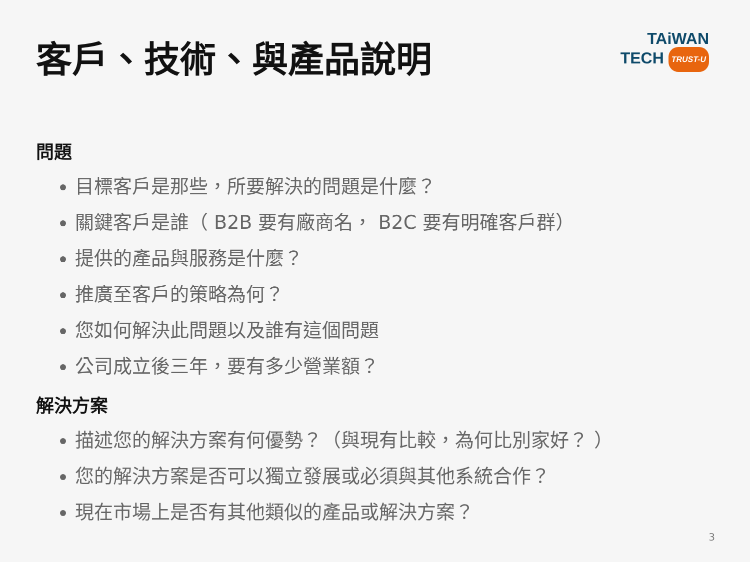客戶、技術、與產品說明
TAiWAN
TECH TRUST-U
問題
目標客戶是那些，所要解決的問題是什麼？
關鍵客戶是誰（ B2B 要有廠商名， B2C 要有明確客戶群）
提供的產品與服務是什麼？
推廣至客戶的策略為何？
您如何解決此問題以及誰有這個問題
公司成立後三年，要有多少營業額？
解決方案
描述您的解決方案有何優勢？（與現有比較，為何比別家好？ ）
您的解決方案是否可以獨立發展或必須與其他系統合作？
現在市場上是否有其他類似的產品或解決方案？
3